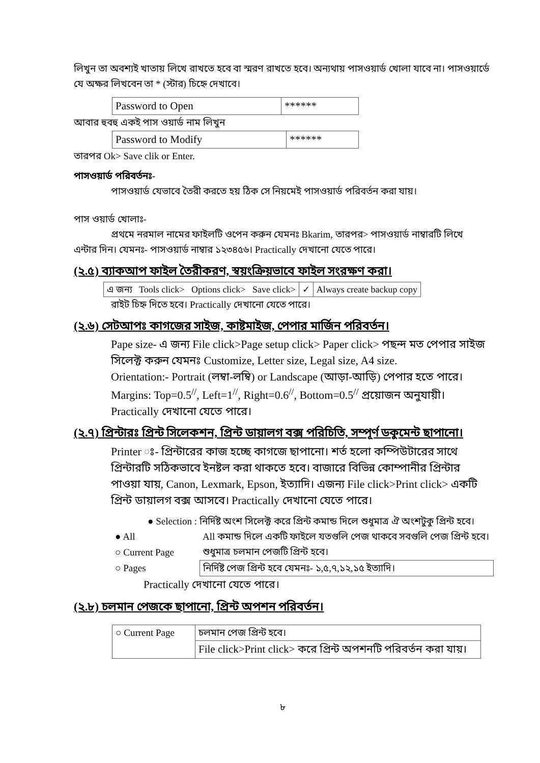লিখুন তা অবশ্যই খাতায় লিখে রাখতে হবে বা স্মরণ রাখতে হবে। অন্যথায় পাসওয়ার্ড খোলা যাবে না। পাসওয়ার্ডে যে অক্ষর লিখবেন তা * (স্টার) চিহ্নে দেখাবে।
| Password to Open | ****** |
আবার হুবহু একই পাস ওয়ার্ড নাম লিখুন
| Password to Modify | ****** |
তারপর Ok> Save clik or Enter.
পাসওয়ার্ড পরিবর্তনঃ-
পাসওয়ার্ড যেভাবে তৈরী করতে হয় ঠিক সে নিয়মেই পাসওয়ার্ড পরিবর্তন করা যায়।
পাস ওয়ার্ড খোলাঃ-
প্রথমে নরমাল নামের ফাইলটি ওপেন করুন যেমনঃ Bkarim, তারপর> পাসওয়ার্ড নাম্বারটি লিখে
এন্টার দিন। যেমনঃ- পাসওয়ার্ড নাম্বার ১২৩৪৫৬। Practically দেখানো যেতে পারে।
(২.৫) ব্যাকআপ ফাইল তৈরীকরণ, স্বয়ংক্রিয়ভাবে ফাইল সংরক্ষণ করা।
| এ জন্য Tools click> Options click> Save click> | ✓ | Always create backup copy |
রাইট চিহ্ন দিতে হবে। Practically দেখানো যেতে পারে।
(২.৬) সেটআপঃ কাগজের সাইজ, কাষ্টমাইজ, পেপার মার্জিন পরিবর্তন।
Pape size- এ জন্য File click>Page setup click> Paper click> পছন্দ মত পেপার সাইজ সিলেক্ট করুন যেমনঃ Customize, Letter size, Legal size, A4 size.
Orientation:- Portrait (লম্বা-লম্বি) or Landscape (আড়া-আড়ি) পেপার হতে পারে।
Margins: Top=0.5<sup>//</sup>, Left=1<sup>//</sup>, Right=0.6<sup>//</sup>, Bottom=0.5<sup>//</sup> প্রয়োজন অনুযায়ী।
Practically দেখানো যেতে পারে।
(২.৭) প্রিন্টারঃ প্রিন্ট সিলেকশন, প্রিন্ট ডায়ালগ বক্স পরিচিতি, সম্পূর্ণ ডকুমেন্ট ছাপানো।
Printer ঃ- প্রিন্টারের কাজ হচ্ছে কাগজে ছাপানো। শর্ত হলো কম্পিউটারের সাথে প্রিন্টারটি সঠিকভাবে ইনষ্টল করা থাকতে হবে। বাজারে বিভিন্ন কোম্পানীর প্রিন্টার পাওয়া যায়, Canon, Lexmark, Epson, ইত্যাদি। এজন্য File click>Print click> একটি প্রিন্ট ডায়ালগ বক্স আসবে। Practically দেখানো যেতে পারে।
● Selection : নির্দিষ্ট অংশ সিলেক্ট করে প্রিন্ট কমান্ড দিলে শুধুমাত্র ঐ অংশটুকু প্রিন্ট হবে।
| ● All | All কমান্ড দিলে একটি ফাইলে যতগুলি পেজ থাকবে সবগুলি পেজ প্রিন্ট হবে। |
| ○ Current Page | শুধুমাত্র চলমান পেজটি প্রিন্ট হবে। |
| ○ Pages | নির্দিষ্ট পেজ প্রিন্ট হবে যেমনঃ- ১,৫,৭,১২,১৫ ইত্যাদি। |
Practically দেখানো যেতে পারে।
(২.৮) চলমান পেজকে ছাপানো, প্রিন্ট অপশন পরিবর্তন।
| ○ Current Page | চলমান পেজ প্রিন্ট হবে। |
| | File click>Print click> করে প্রিন্ট অপশনটি পরিবর্তন করা যায়। |
৮